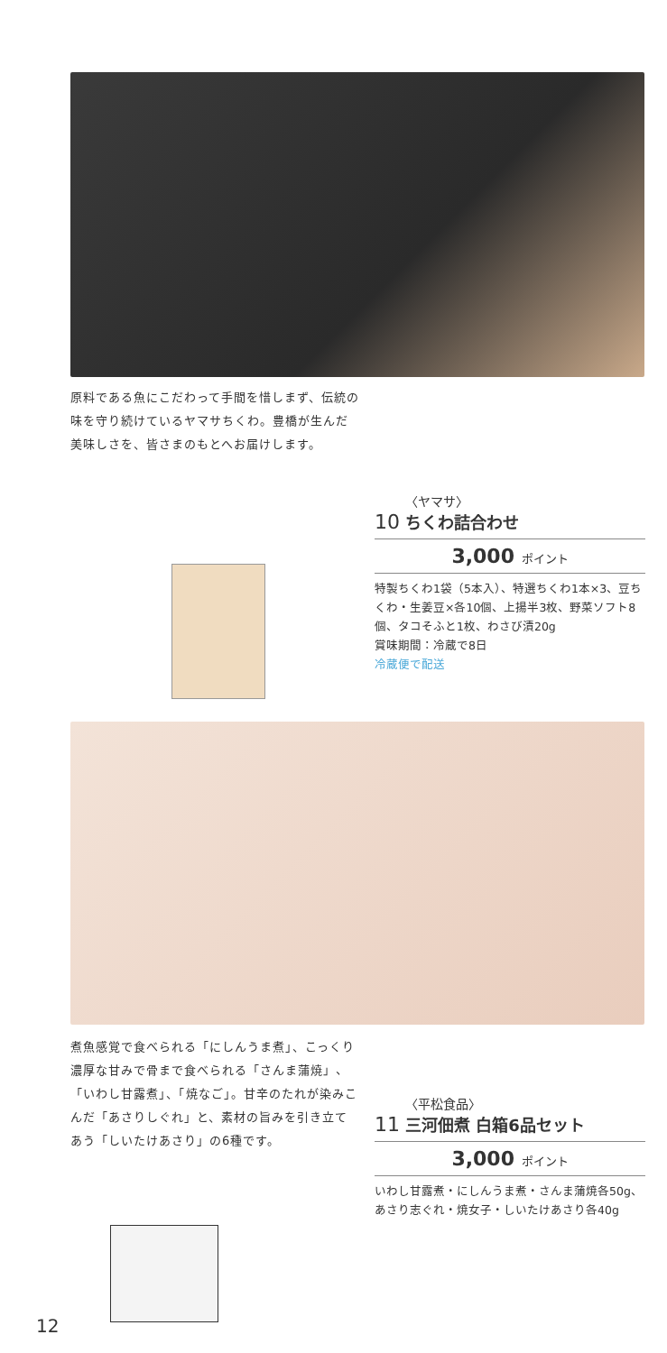原料である魚にこだわって手間を惜しまず、伝統の味を守り続けているヤマサちくわ。豊橋が生んだ美味しさを、皆さまのもとへお届けします。
10 〈ヤマサ〉
ちくわ詰合わせ
3,000 ポイント
特製ちくわ1袋（5本入）、特選ちくわ1本×3、豆ちくわ・生姜豆×各10個、上揚半3枚、野菜ソフト8個、タコそふと1枚、わさび漬20g
賞味期間：冷蔵で8日
冷蔵便で配送
煮魚感覚で食べられる「にしんうま煮」、こっくり濃厚な甘みで骨まで食べられる「さんま蒲焼」、「いわし甘露煮」、「焼なご」。甘辛のたれが染みこんだ「あさりしぐれ」と、素材の旨みを引き立てあう「しいたけあさり」の6種です。
11 〈平松食品〉
三河佃煮 白箱6品セット
3,000 ポイント
いわし甘露煮・にしんうま煮・さんま蒲焼各50g、あさり志ぐれ・焼女子・しいたけあさり各40g
12